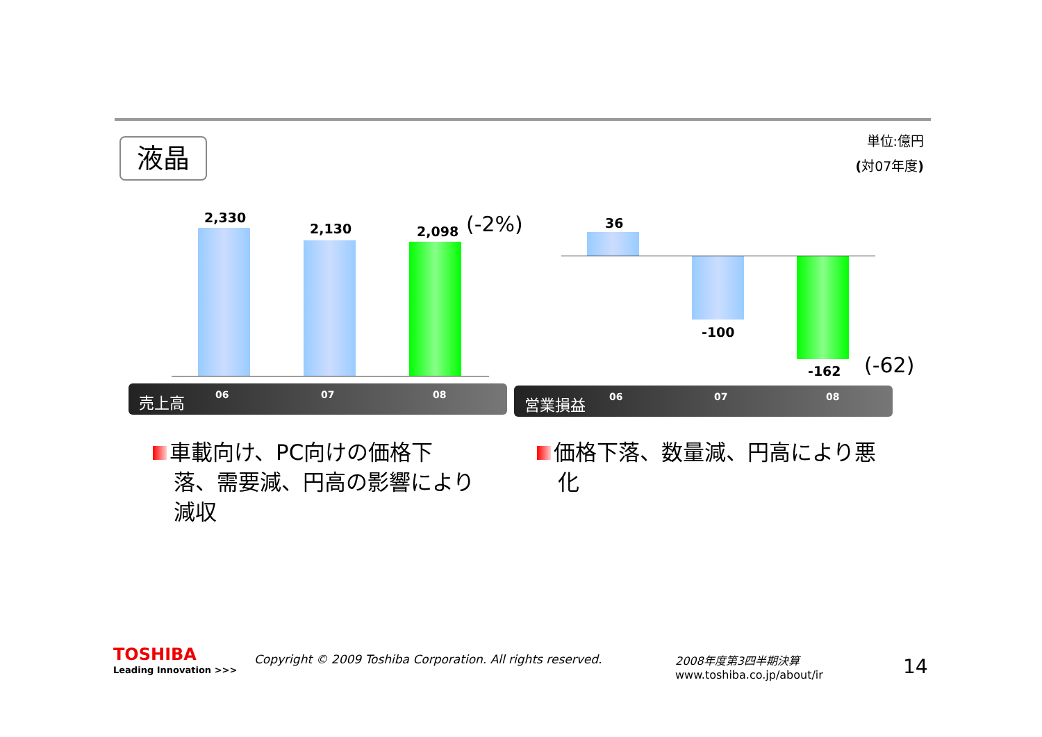液晶
単位:億円
(対07年度)
2,330
2,130 2,098 (-2%) 36
-100
-162 (-62)
売上高 06 07 08 営業損益 06 07 08
車載向け、PC向けの価格下
落、需要減、円高の影響により
減収
価格下落、数量減、円高により悪
化
TOSHIBA
Leading Innovation >>>
Copyright © 2009 Toshiba Corporation. All rights reserved.
2008年度第3四半期決算
www.toshiba.co.jp/about/ir
14